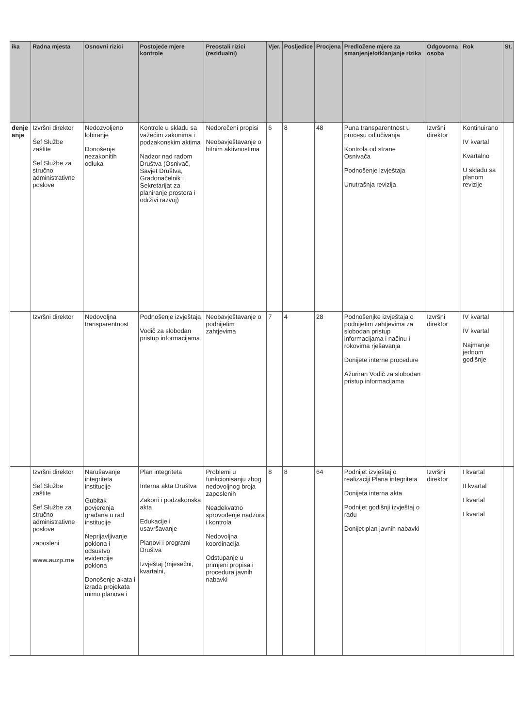| ika | Radna mjesta | Osnovni rizici | Postojeće mjere kontrole | Preostali rizici (rezidualni) | Vjer. | Posljedice | Procjena | Predložene mjere za smanjenje/otklanjanje rizika | Odgovorna osoba | Rok | St. |
| --- | --- | --- | --- | --- | --- | --- | --- | --- | --- | --- | --- |
| đenje anje | Izvršni direktor Šef Službe zaštite Šef Službe za stručno administrativne poslove | Nedozvoljeno lobiranje Donošenje nezakonitih odluka | Kontrole u skladu sa važećim zakonima i podzakonskim aktima Nadzor nad radom Društva (Osnivač, Savjet Društva, Gradonačelnik i Sekretarijat za planiranje prostora i održivi razvoj) | Nedorečeni propisi Neobavještavanje o bitnim aktivnostima | 6 | 8 | 48 | Puna transparentnost u procesu odlučivanja Kontrola od strane Osnivača Podnošenje izvještaja Unutrašnja revizija | Izvršni direktor | Kontinuirano IV kvartal Kvartalno U skladu sa planom revizije | |
| | Izvršni direktor | Nedovoljna transparentnost | Podnošenje izvještaja Vodič za slobodan pristup informacijama | Neobavještavanje o podnijetim zahtjevima | 7 | 4 | 28 | Podnošenjke izvještaja o podnijetim zahtjevima za slobodan pristup informacijama i načinu i rokovima rješavanja Donijete interne procedure Ažuriran Vodič za slobodan pristup informacijama | Izvršni direktor | IV kvartal IV kvartal Najmanje jednom godišnje | |
| | Izvršni direktor Šef Službe zaštite Šef Službe za stručno administrativne poslove zaposleni www.auzp.me | Narušavanje integriteta institucije Gubitak povjerenja građana u rad institucije Neprijavljivanje poklona i odsustvo evidencije poklona Donošenje akata i izrada projekata mimo planova i | Plan integriteta Interna akta Društva Zakoni i podzakonska akta Edukacije i usavršavanje Planovi i programi Društva Izvještaj (mjesečni, kvartalni, | Problemi u funkcionisanju zbog nedovoljnog broja zaposlenih Neadekvatno sprovođenje nadzora i kontrola Nedovoljna koordinacija Odstupanje u primjeni propisa i procedura javnih nabavki | 8 | 8 | 64 | Podnijet izvještaj o realizaciji Plana integriteta Donijeta interna akta Podnijet godišnji izvještaj o radu Donijet plan javnih nabavki | Izvršni direktor | I kvartal II kvartal I kvartal I kvartal | |